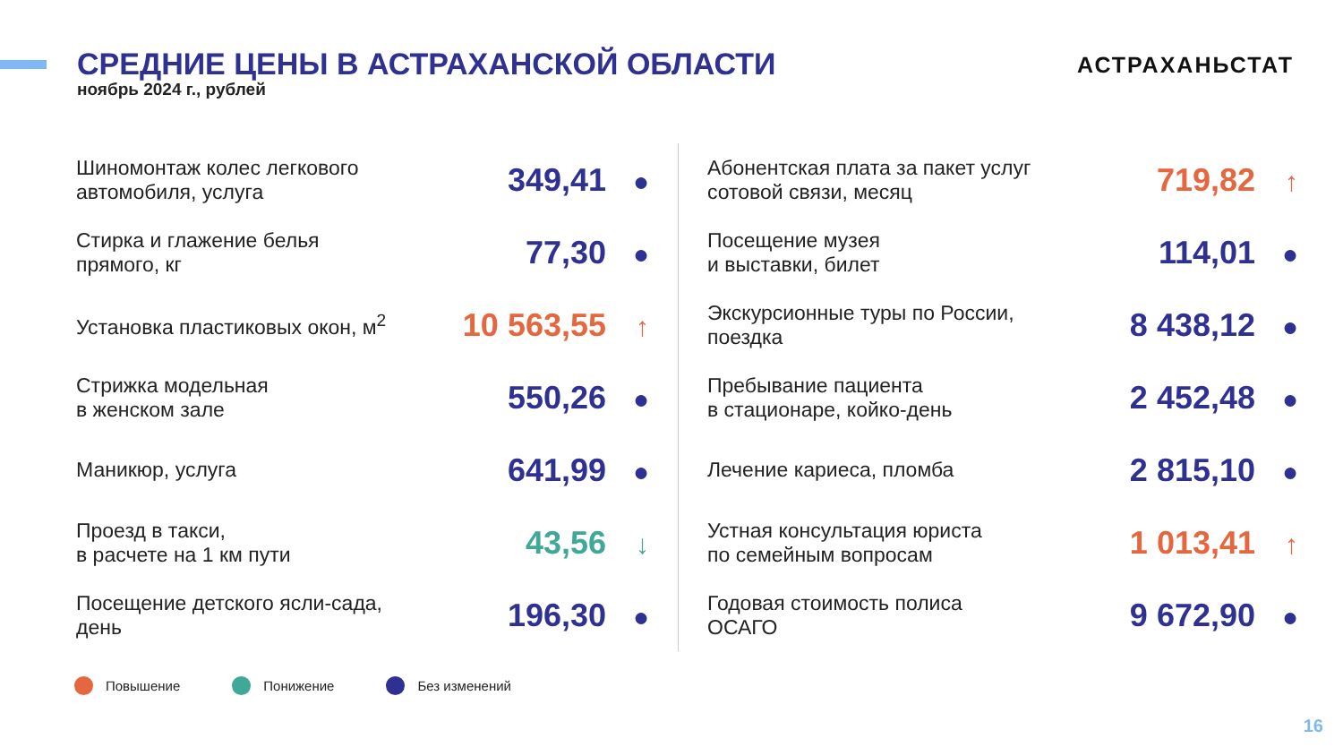СРЕДНИЕ ЦЕНЫ В АСТРАХАНСКОЙ ОБЛАСТИ
ноябрь 2024 г., рублей
АСТРАХАНЬСТАТ
Шиномонтаж колес легкового
автомобиля, услуга
349,41 ●
Стирка и глажение белья
прямого, кг
77,30 ●
Установка пластиковых окон, м<sup>2</sup>
10 563,55 ↑
Стрижка модельная
в женском зале
550,26 ●
Маникюр, услуга
641,99 ●
Проезд в такси,
в расчете на 1 км пути
43,56 ↓
Посещение детского ясли-сада,
день
196,30 ●
Абонентская плата за пакет услуг
сотовой связи, месяц
719,82 ↑
Посещение музея
и выставки, билет
114,01 ●
Экскурсионные туры по России,
поездка
8 438,12 ●
Пребывание пациента
в стационаре, койко-день
2 452,48 ●
Лечение кариеса, пломба
2 815,10 ●
Устная консультация юриста
по семейным вопросам
1 013,41 ↑
Годовая стоимость полиса
ОСАГО
9 672,90 ●
Повышение Понижение Без изменений
16